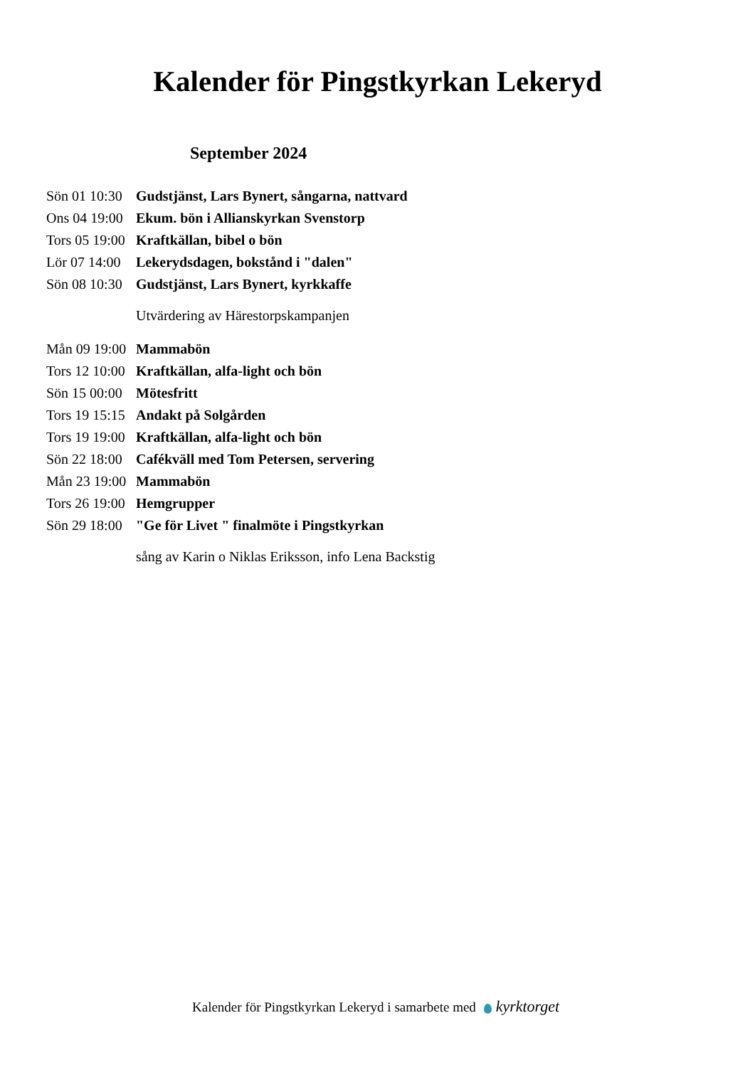Kalender för Pingstkyrkan Lekeryd
September 2024
Sön 01 10:30 Gudstjänst, Lars Bynert, sångarna, nattvard
Ons 04 19:00 Ekum. bön i Allianskyrkan Svenstorp
Tors 05 19:00 Kraftkällan, bibel o bön
Lör 07 14:00 Lekerydsdagen, bokstånd i "dalen"
Sön 08 10:30 Gudstjänst, Lars Bynert, kyrkkaffe
Utvärdering av Härestorpskampanjen
Mån 09 19:00 Mammabön
Tors 12 10:00 Kraftkällan, alfa-light och bön
Sön 15 00:00 Mötesfritt
Tors 19 15:15 Andakt på Solgården
Tors 19 19:00 Kraftkällan, alfa-light och bön
Sön 22 18:00 Cafékväll med Tom Petersen, servering
Mån 23 19:00 Mammabön
Tors 26 19:00 Hemgrupper
Sön 29 18:00 "Ge för Livet " finalmöte i Pingstkyrkan
sång av Karin o Niklas Eriksson, info Lena Backstig
Kalender för Pingstkyrkan Lekeryd i samarbete med kyrktorget